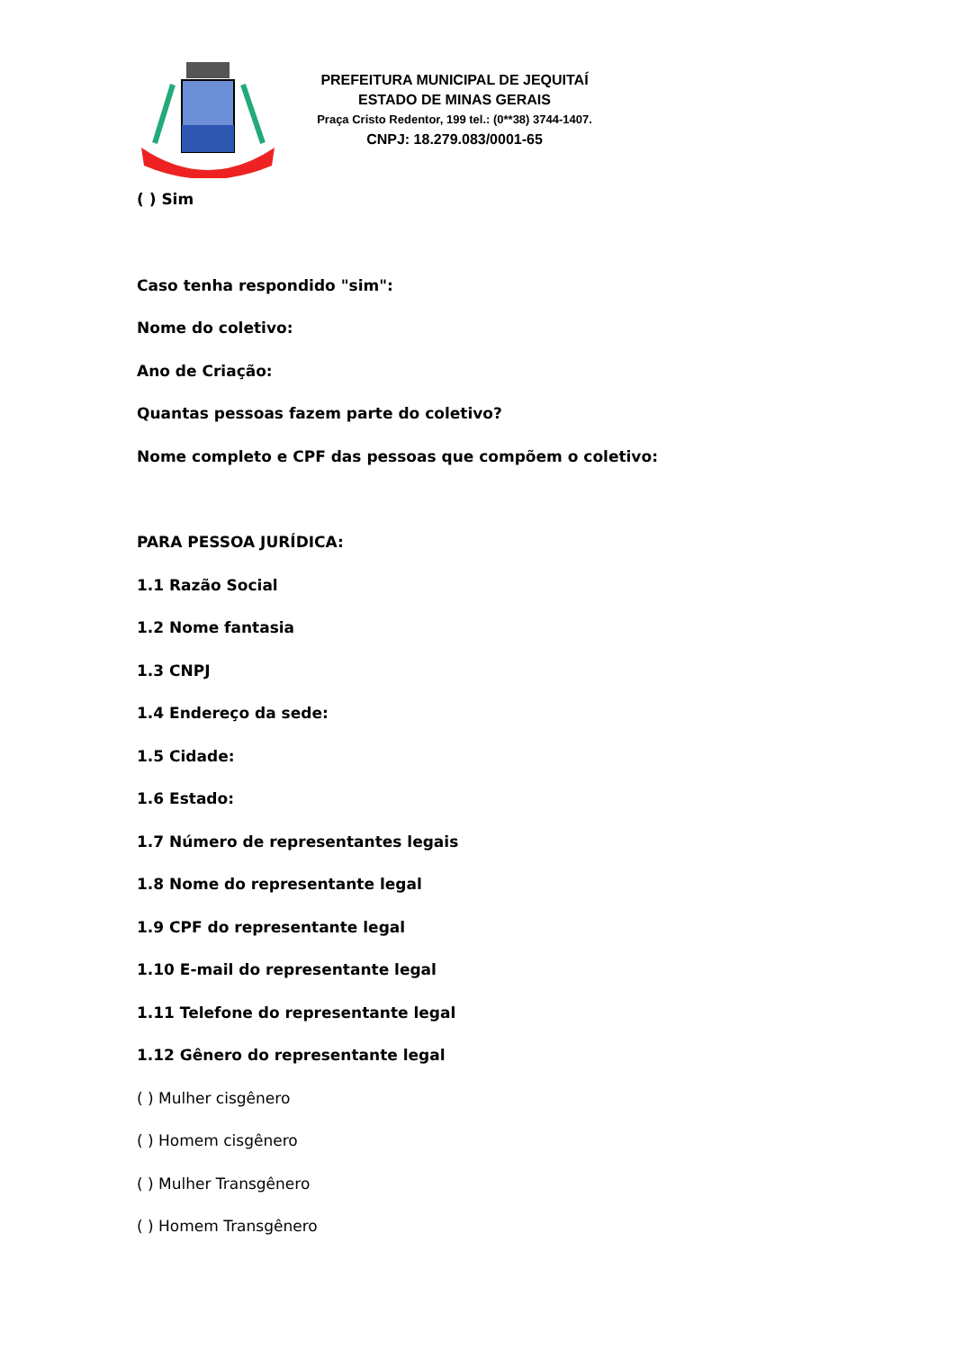PREFEITURA MUNICIPAL DE JEQUITAÍ
ESTADO DE MINAS GERAIS
Praça Cristo Redentor, 199 tel.: (0**38) 3744-1407.
CNPJ: 18.279.083/0001-65
( ) Sim
Caso tenha respondido "sim":
Nome do coletivo:
Ano de Criação:
Quantas pessoas fazem parte do coletivo?
Nome completo e CPF das pessoas que compõem o coletivo:
PARA PESSOA JURÍDICA:
1.1 Razão Social
1.2 Nome fantasia
1.3 CNPJ
1.4 Endereço da sede:
1.5 Cidade:
1.6 Estado:
1.7 Número de representantes legais
1.8 Nome do representante legal
1.9 CPF do representante legal
1.10 E-mail do representante legal
1.11 Telefone do representante legal
1.12 Gênero do representante legal
( ) Mulher cisgênero
( ) Homem cisgênero
( ) Mulher Transgênero
( ) Homem Transgênero